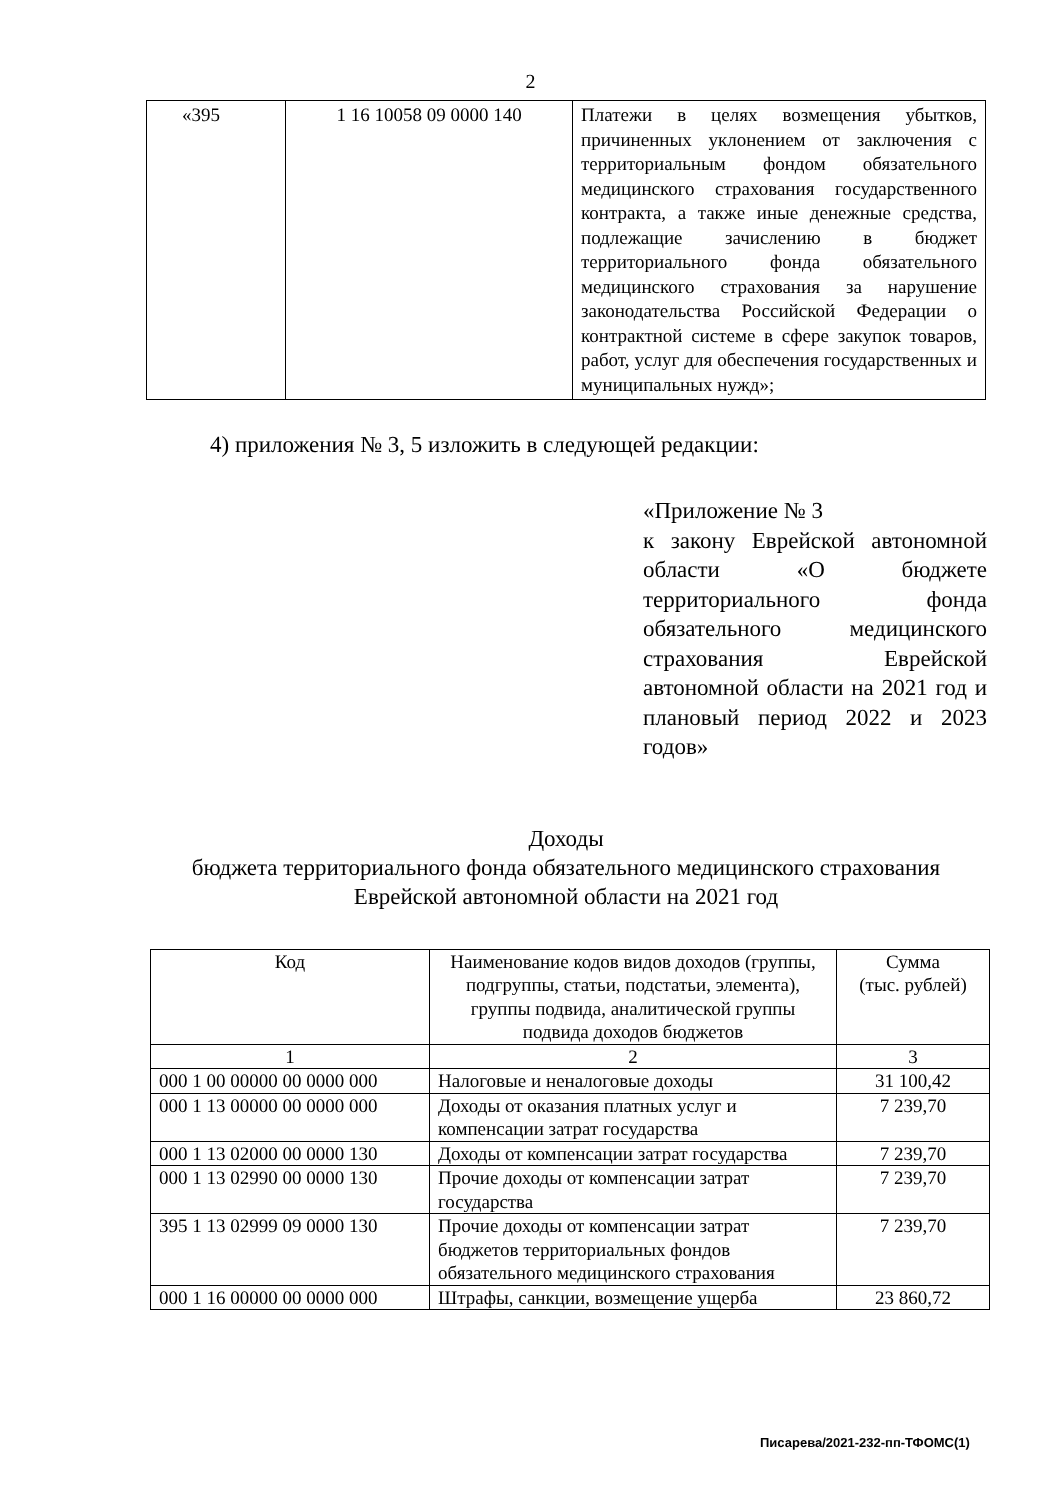2
| «395 | 1 16 10058 09 0000 140 | Платежи в целях возмещения убытков, причиненных уклонением от заключения с территориальным фондом обязательного медицинского страхования государственного контракта, а также иные денежные средства, подлежащие зачислению в бюджет территориального фонда обязательного медицинского страхования за нарушение законодательства Российской Федерации о контрактной системе в сфере закупок товаров, работ, услуг для обеспечения государственных и муниципальных нужд»; |
4) приложения № 3, 5 изложить в следующей редакции:
«Приложение № 3
к закону Еврейской автономной области «О бюджете территориального фонда обязательного медицинского страхования Еврейской автономной области на 2021 год и плановый период 2022 и 2023 годов»
Доходы
бюджета территориального фонда обязательного медицинского страхования
Еврейской автономной области на 2021 год
| Код | Наименование кодов видов доходов (группы, подгруппы, статьи, подстатьи, элемента), группы подвида, аналитической группы подвида доходов бюджетов | Сумма (тыс. рублей) |
| --- | --- | --- |
| 1 | 2 | 3 |
| 000 1 00 00000 00 0000 000 | Налоговые и неналоговые доходы | 31 100,42 |
| 000 1 13 00000 00 0000 000 | Доходы от оказания платных услуг и компенсации затрат государства | 7 239,70 |
| 000 1 13 02000 00 0000 130 | Доходы от компенсации затрат государства | 7 239,70 |
| 000 1 13 02990 00 0000 130 | Прочие доходы от компенсации затрат государства | 7 239,70 |
| 395 1 13 02999 09 0000 130 | Прочие доходы от компенсации затрат бюджетов территориальных фондов обязательного медицинского страхования | 7 239,70 |
| 000 1 16 00000 00 0000 000 | Штрафы, санкции, возмещение ущерба | 23 860,72 |
Писарева/2021-232-пп-ТФОМС(1)